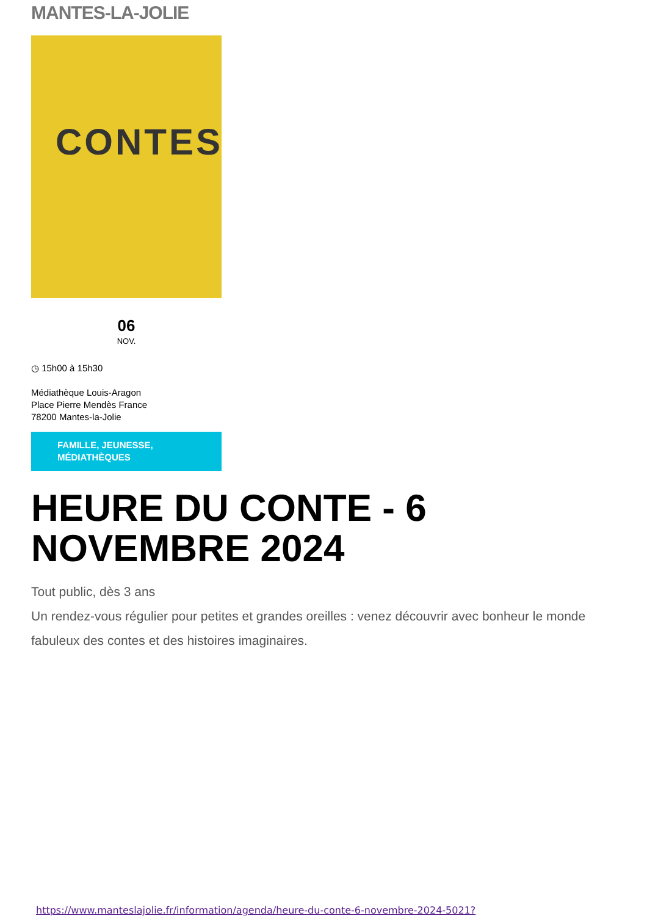MANTES-LA-JOLIE
CONTES
06
NOV.
◷ 15h00 à 15h30
Médiathèque Louis-Aragon
Place Pierre Mendès France
78200 Mantes-la-Jolie
FAMILLE, JEUNESSE,
MÉDIATHÈQUES
HEURE DU CONTE - 6 NOVEMBRE 2024
Tout public, dès 3 ans
Un rendez-vous régulier pour petites et grandes oreilles : venez découvrir avec bonheur le monde fabuleux des contes et des histoires imaginaires.
https://www.manteslajolie.fr/information/agenda/heure-du-conte-6-novembre-2024-5021?